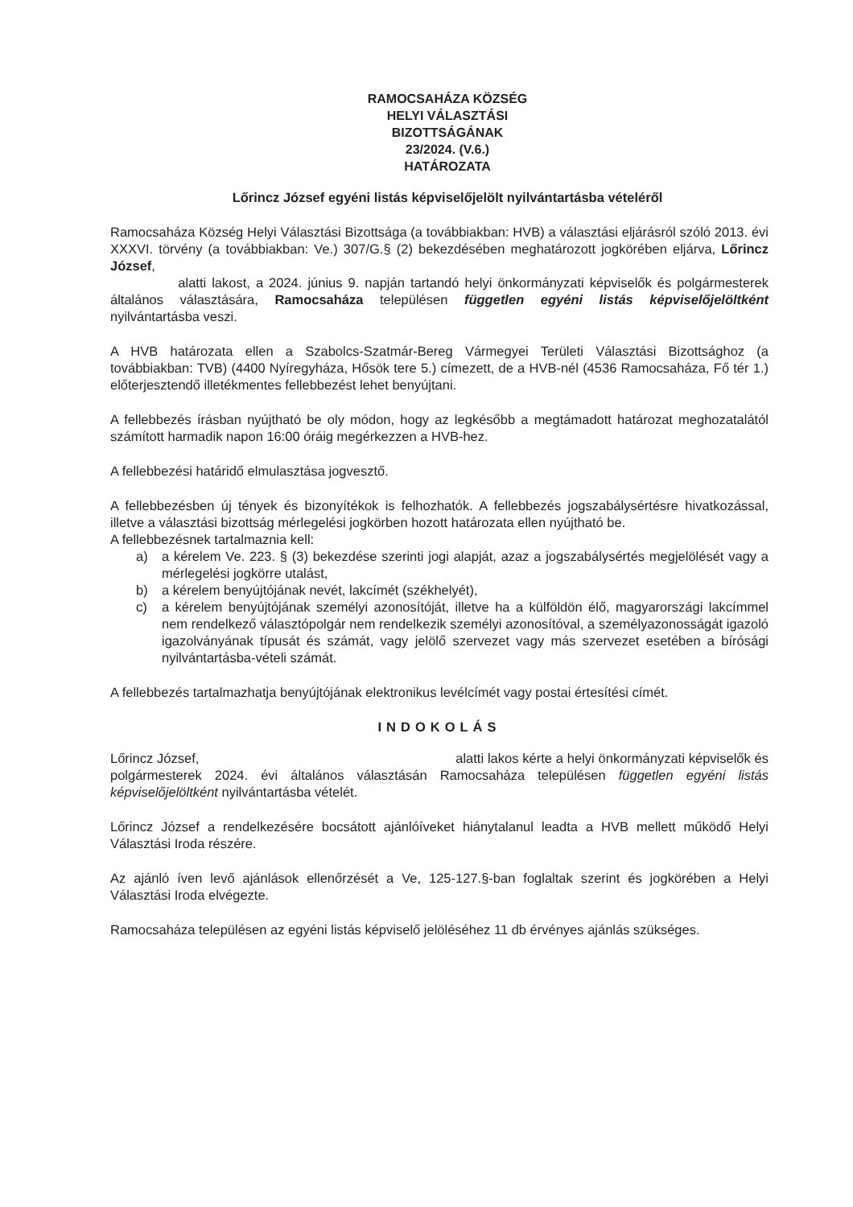RAMOCSAHÁZA KÖZSÉG
HELYI VÁLASZTÁSI
BIZOTTSÁGÁNAK
23/2024. (V.6.)
HATÁROZATA
Lőrincz József egyéni listás képviselőjelölt nyilvántartásba vételéről
Ramocsaháza Község Helyi Választási Bizottsága (a továbbiakban: HVB) a választási eljárásról szóló 2013. évi XXXVI. törvény (a továbbiakban: Ve.) 307/G.§ (2) bekezdésében meghatározott jogkörében eljárva, Lőrincz József,
alatti lakost, a 2024. június 9. napján tartandó helyi önkormányzati képviselők és polgármesterek általános választására, Ramocsaháza településen független egyéni listás képviselőjelöltként nyilvántartásba veszi.
A HVB határozata ellen a Szabolcs-Szatmár-Bereg Vármegyei Területi Választási Bizottsághoz (a továbbiakban: TVB) (4400 Nyíregyháza, Hősök tere 5.) címezett, de a HVB-nél (4536 Ramocsaháza, Fő tér 1.) előterjesztendő illetékmentes fellebbezést lehet benyújtani.
A fellebbezés írásban nyújtható be oly módon, hogy az legkésőbb a megtámadott határozat meghozatalától számított harmadik napon 16:00 óráig megérkezzen a HVB-hez.
A fellebbezési határidő elmulasztása jogvesztő.
A fellebbezésben új tények és bizonyítékok is felhozhatók. A fellebbezés jogszabálysértésre hivatkozással, illetve a választási bizottság mérlegelési jogkörben hozott határozata ellen nyújtható be.
A fellebbezésnek tartalmaznia kell:
a) a kérelem Ve. 223. § (3) bekezdése szerinti jogi alapját, azaz a jogszabálysértés megjelölését vagy a mérlegelési jogkörre utalást,
b) a kérelem benyújtójának nevét, lakcímét (székhelyét),
c) a kérelem benyújtójának személyi azonosítóját, illetve ha a külföldön élő, magyarországi lakcímmel nem rendelkező választópolgár nem rendelkezik személyi azonosítóval, a személyazonosságát igazoló igazolványának típusát és számát, vagy jelölő szervezet vagy más szervezet esetében a bírósági nyilvántartásba-vételi számát.
A fellebbezés tartalmazhatja benyújtójának elektronikus levélcímét vagy postai értesítési címét.
INDOKOLÁS
Lőrincz József, alatti lakos kérte a helyi önkormányzati képviselők és polgármesterek 2024. évi általános választásán Ramocsaháza településen független egyéni listás képviselőjelöltként nyilvántartásba vételét.
Lőrincz József a rendelkezésére bocsátott ajánlóíveket hiánytalanul leadta a HVB mellett működő Helyi Választási Iroda részére.
Az ajánló íven levő ajánlások ellenőrzését a Ve, 125-127.§-ban foglaltak szerint és jogkörében a Helyi Választási Iroda elvégezte.
Ramocsaháza településen az egyéni listás képviselő jelöléséhez 11 db érvényes ajánlás szükséges.